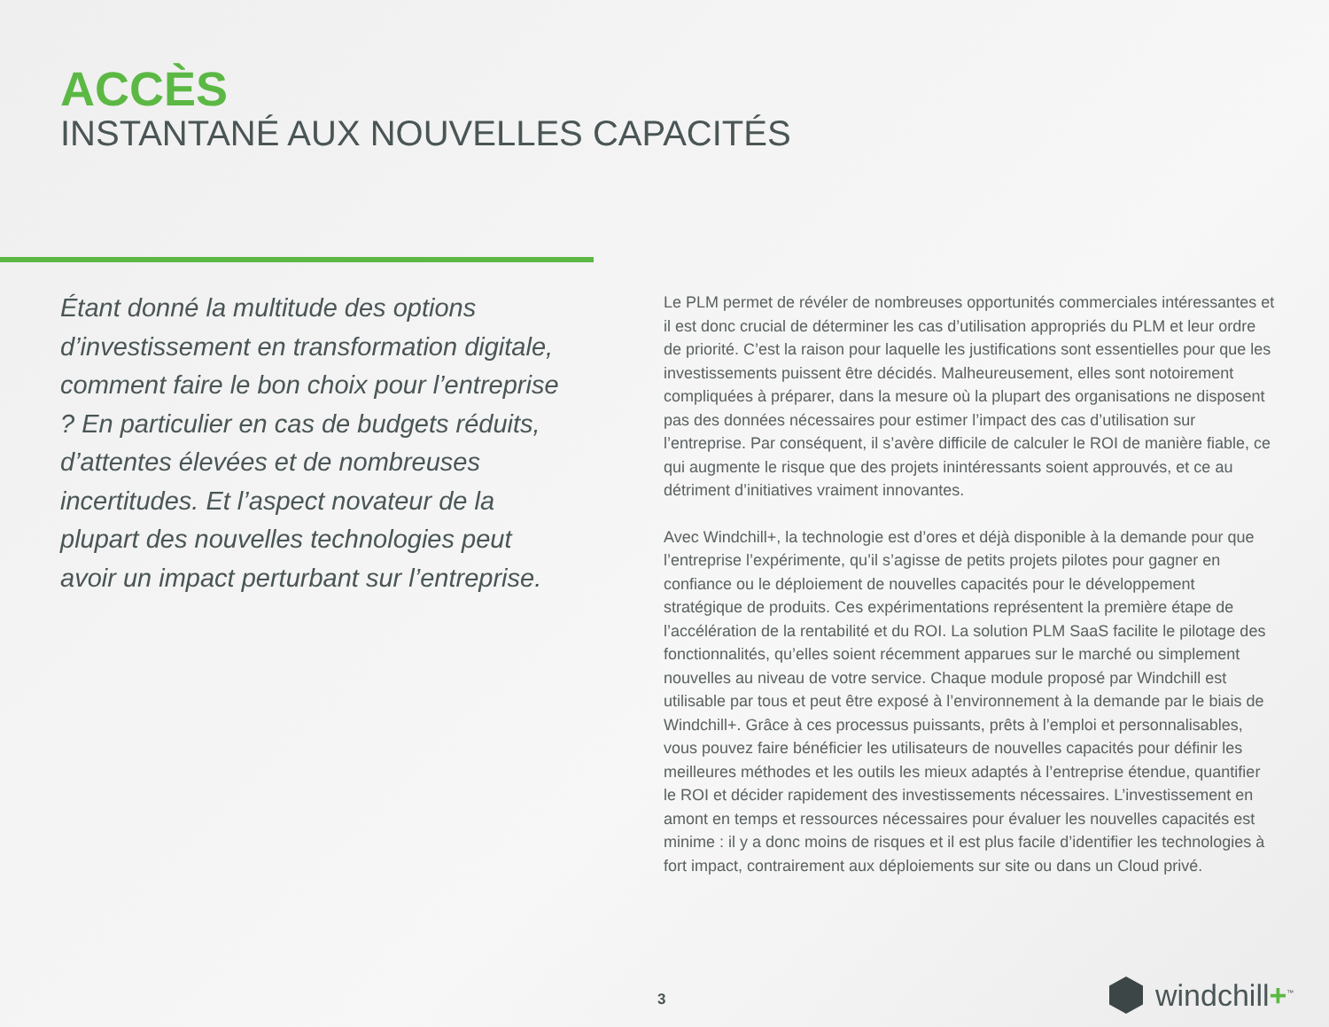ACCÈS
INSTANTANÉ AUX NOUVELLES CAPACITÉS
Étant donné la multitude des options d’investissement en transformation digitale, comment faire le bon choix pour l’entreprise ? En particulier en cas de budgets réduits, d’attentes élevées et de nombreuses incertitudes. Et l’aspect novateur de la plupart des nouvelles technologies peut avoir un impact perturbant sur l’entreprise.
Le PLM permet de révéler de nombreuses opportunités commerciales intéressantes et il est donc crucial de déterminer les cas d’utilisation appropriés du PLM et leur ordre de priorité. C’est la raison pour laquelle les justifications sont essentielles pour que les investissements puissent être décidés. Malheureusement, elles sont notoirement compliquées à préparer, dans la mesure où la plupart des organisations ne disposent pas des données nécessaires pour estimer l’impact des cas d’utilisation sur l’entreprise. Par conséquent, il s’avère difficile de calculer le ROI de manière fiable, ce qui augmente le risque que des projets inintéressants soient approuvés, et ce au détriment d’initiatives vraiment innovantes.
Avec Windchill+, la technologie est d’ores et déjà disponible à la demande pour que l’entreprise l’expérimente, qu’il s’agisse de petits projets pilotes pour gagner en confiance ou le déploiement de nouvelles capacités pour le développement stratégique de produits. Ces expérimentations représentent la première étape de l’accélération de la rentabilité et du ROI. La solution PLM SaaS facilite le pilotage des fonctionnalités, qu’elles soient récemment apparues sur le marché ou simplement nouvelles au niveau de votre service. Chaque module proposé par Windchill est utilisable par tous et peut être exposé à l’environnement à la demande par le biais de Windchill+. Grâce à ces processus puissants, prêts à l’emploi et personnalisables, vous pouvez faire bénéficier les utilisateurs de nouvelles capacités pour définir les meilleures méthodes et les outils les mieux adaptés à l’entreprise étendue, quantifier le ROI et décider rapidement des investissements nécessaires. L’investissement en amont en temps et ressources nécessaires pour évaluer les nouvelles capacités est minime : il y a donc moins de risques et il est plus facile d’identifier les technologies à fort impact, contrairement aux déploiements sur site ou dans un Cloud privé.
3 windchill+<sup>™</sup>